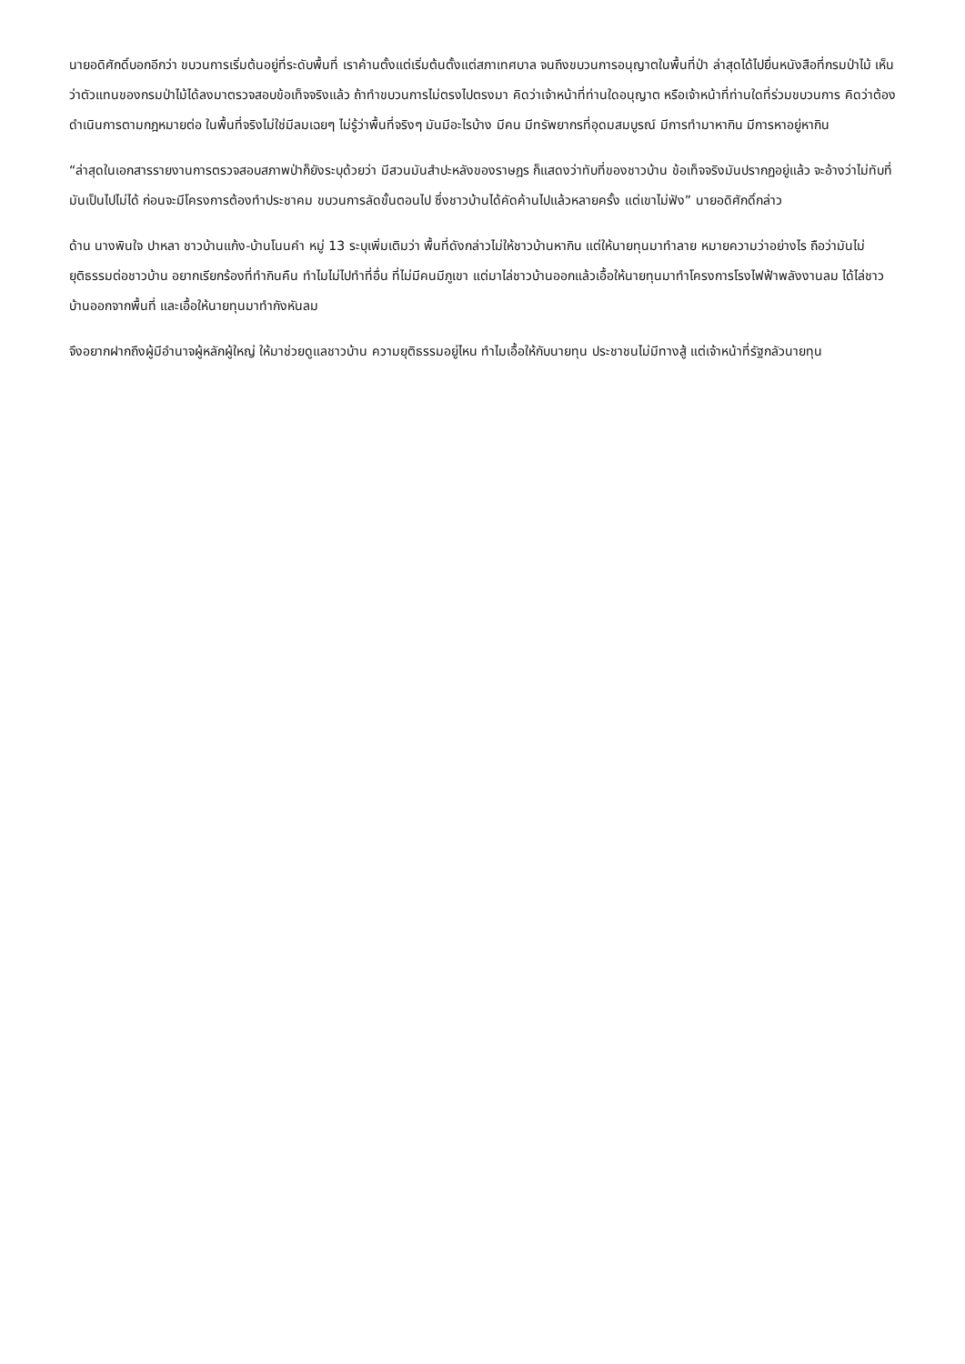นายอดิศักดิ์บอกอีกว่า ขบวนการเริ่มต้นอยู่ที่ระดับพื้นที่ เราค้านตั้งแต่เริ่มต้นตั้งแต่สภาเทศบาล จนถึงขบวนการอนุญาตในพื้นที่ป่า ล่าสุดได้ไปยื่นหนังสือที่กรมป่าไม้ เห็นว่าตัวแทนของกรมป่าไม้ได้ลงมาตรวจสอบข้อเท็จจริงแล้ว ถ้าทำขบวนการไม่ตรงไปตรงมา คิดว่าเจ้าหน้าที่ท่านใดอนุญาต หรือเจ้าหน้าที่ท่านใดที่ร่วมขบวนการ คิดว่าต้องดำเนินการตามกฎหมายต่อ ในพื้นที่จริงไม่ใช่มีลมเฉยๆ ไม่รู้ว่าพื้นที่จริงๆ มันมีอะไรบ้าง มีคน มีทรัพยากรที่อุดมสมบูรณ์ มีการทำมาหากิน มีการหาอยู่หากิน
“ล่าสุดในเอกสารรายงานการตรวจสอบสภาพป่าก็ยังระบุด้วยว่า มีสวนมันสำปะหลังของราษฎร ก็แสดงว่าทับที่ของชาวบ้าน ข้อเท็จจริงมันปรากฏอยู่แล้ว จะอ้างว่าไม่ทับที่มันเป็นไปไม่ได้ ก่อนจะมีโครงการต้องทำประชาคม ขบวนการลัดขั้นตอนไป ซึ่งชาวบ้านได้คัดค้านไปแล้วหลายครั้ง แต่เขาไม่ฟัง” นายอดิศักดิ์กล่าว
ด้าน นางพินใจ ปาหลา ชาวบ้านแก้ง-บ้านโนนคำ หมู่ 13 ระบุเพิ่มเติมว่า พื้นที่ดังกล่าวไม่ให้ชาวบ้านหากิน แต่ให้นายทุนมาทำลาย หมายความว่าอย่างไร ถือว่ามันไม่ยุติธรรมต่อชาวบ้าน อยากเรียกร้องที่ทำกินคืน ทำไมไม่ไปทำที่อื่น ที่ไม่มีคนมีภูเขา แต่มาไล่ชาวบ้านออกแล้วเอื้อให้นายทุนมาทำโครงการโรงไฟฟ้าพลังงานลม ได้ไล่ชาวบ้านออกจากพื้นที่ และเอื้อให้นายทุนมาทำกังหันลม
จึงอยากฝากถึงผู้มีอำนาจผู้หลักผู้ใหญ่ ให้มาช่วยดูแลชาวบ้าน ความยุติธรรมอยู่ไหน ทำไมเอื้อให้กับนายทุน ประชาชนไม่มีทางสู้ แต่เจ้าหน้าที่รัฐกลัวนายทุน